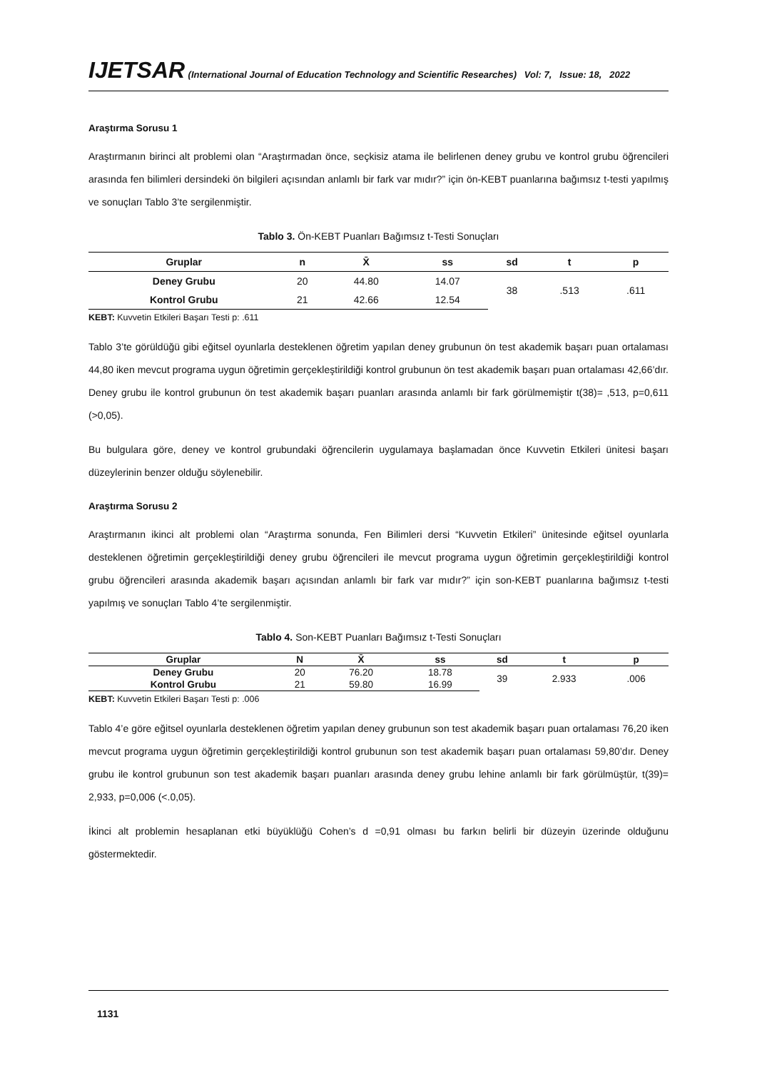IJETSAR (International Journal of Education Technology and Scientific Researches) Vol: 7, Issue: 18, 2022
Araştırma Sorusu 1
Araştırmanın birinci alt problemi olan “Araştırmadan önce, seçkisiz atama ile belirlenen deney grubu ve kontrol grubu öğrencileri arasında fen bilimleri dersindeki ön bilgileri açısından anlamlı bir fark var mıdır?” için ön-KEBT puanlarına bağımsız t-testi yapılmış ve sonuçları Tablo 3’te sergilenmiştir.
Tablo 3. Ön-KEBT Puanları Bağımsız t-Testi Sonuçları
| Gruplar | n | X̄ | ss | sd | t | p |
| --- | --- | --- | --- | --- | --- | --- |
| Deney Grubu | 20 | 44.80 | 14.07 | 38 | .513 | .611 |
| Kontrol Grubu | 21 | 42.66 | 12.54 | | | |
KEBT: Kuvvetin Etkileri Başarı Testi p: .611
Tablo 3’te görüldüğü gibi eğitsel oyunlarla desteklenen öğretim yapılan deney grubunun ön test akademik başarı puan ortalaması 44,80 iken mevcut programa uygun öğretimin gerçekleştirildiği kontrol grubunun ön test akademik başarı puan ortalaması 42,66’dır. Deney grubu ile kontrol grubunun ön test akademik başarı puanları arasında anlamlı bir fark görülmemiştir t(38)= ,513, p=0,611 (>0,05).
Bu bulgulara göre, deney ve kontrol grubundaki öğrencilerin uygulamaya başlamadan önce Kuvvetin Etkileri ünitesi başarı düzeylerinin benzer olduğu söylenebilir.
Araştırma Sorusu 2
Araştırmanın ikinci alt problemi olan “Araştırma sonunda, Fen Bilimleri dersi “Kuvvetin Etkileri” ünitesinde eğitsel oyunlarla desteklenen öğretimin gerçekleştirildiği deney grubu öğrencileri ile mevcut programa uygun öğretimin gerçekleştirildiği kontrol grubu öğrencileri arasında akademik başarı açısından anlamlı bir fark var mıdır?” için son-KEBT puanlarına bağımsız t-testi yapılmış ve sonuçları Tablo 4’te sergilenmiştir.
Tablo 4. Son-KEBT Puanları Bağımsız t-Testi Sonuçları
| Gruplar | N | X̄ | ss | sd | t | p |
| --- | --- | --- | --- | --- | --- | --- |
| Deney Grubu | 20 | 76.20 | 18.78 | 39 | 2.933 | .006 |
| Kontrol Grubu | 21 | 59.80 | 16.99 | | | |
KEBT: Kuvvetin Etkileri Başarı Testi p: .006
Tablo 4’e göre eğitsel oyunlarla desteklenen öğretim yapılan deney grubunun son test akademik başarı puan ortalaması 76,20 iken mevcut programa uygun öğretimin gerçekleştirildiği kontrol grubunun son test akademik başarı puan ortalaması 59,80’dır. Deney grubu ile kontrol grubunun son test akademik başarı puanları arasında deney grubu lehine anlamlı bir fark görülmüştür, t(39)= 2,933, p=0,006 (<.0,05).
İkinci alt problemin hesaplanan etki büyüklüğü Cohen’s d =0,91 olması bu farkın belirli bir düzeyin üzerinde olduğunu göstermektedir.
1131